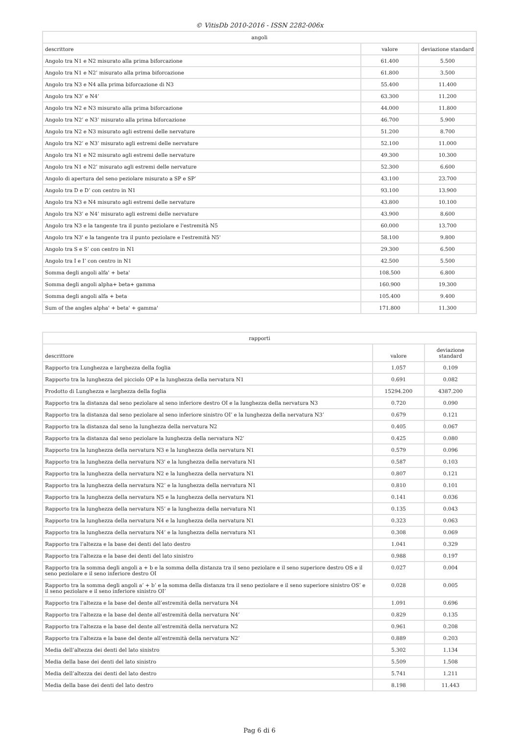© VitisDb 2010-2016 - ISSN 2282-006x
| angoli | | |
| --- | --- | --- |
| descrittore | valore | deviazione standard |
| Angolo tra N1 e N2 misurato alla prima biforcazione | 61.400 | 5.500 |
| Angolo tra N1 e N2’ misurato alla prima biforcazione | 61.800 | 3.500 |
| Angolo tra N3 e N4 alla prima biforcazione di N3 | 55.400 | 11.400 |
| Angolo tra N3’ e N4’ | 63.300 | 11.200 |
| Angolo tra N2 e N3 misurato alla prima biforcazione | 44.000 | 11.800 |
| Angolo tra N2’ e N3’ misurato alla prima biforcazione | 46.700 | 5.900 |
| Angolo tra N2 e N3 misurato agli estremi delle nervature | 51.200 | 8.700 |
| Angolo tra N2’ e N3’ misurato agli estremi delle nervature | 52.100 | 11.000 |
| Angolo tra N1 e N2 misurato agli estremi delle nervature | 49.300 | 10.300 |
| Angolo tra N1 e N2’ misurato agli estremi delle nervature | 52.300 | 6.600 |
| Angolo di apertura del seno peziolare misurato a SP e SP’ | 43.100 | 23.700 |
| Angolo tra D e D’ con centro in N1 | 93.100 | 13.900 |
| Angolo tra N3 e N4 misurato agli estremi delle nervature | 43.800 | 10.100 |
| Angolo tra N3’ e N4’ misurato agli estremi delle nervature | 43.900 | 8.600 |
| Angolo tra N3 e la tangente tra il punto peziolare e l'estremità N5 | 60.000 | 13.700 |
| Angolo tra N3' e la tangente tra il punto peziolare e l'estremità N5' | 58.100 | 9.800 |
| Angolo tra S e S’ con centro in N1 | 29.300 | 6.500 |
| Angolo tra I e I’ con centro in N1 | 42.500 | 5.500 |
| Somma degli angoli alfa' + beta' | 108.500 | 6.800 |
| Somma degli angoli alpha+ beta+ gamma | 160.900 | 19.300 |
| Somma degli angoli alfa + beta | 105.400 | 9.400 |
| Sum of the angles alpha' + beta' + gamma' | 171.800 | 11.300 |
| rapporti | | |
| --- | --- | --- |
| descrittore | valore | deviazione standard |
| Rapporto tra Lunghezza e larghezza della foglia | 1.057 | 0.109 |
| Rapporto tra la lunghezza del picciolo OP e la lunghezza della nervatura N1 | 0.691 | 0.082 |
| Prodotto di Lunghezza e larghezza della foglia | 15294.200 | 4387.200 |
| Rapporto tra la distanza dal seno peziolare al seno inferiore destro OI e la lunghezza della nervatura N3 | 0.720 | 0.090 |
| Rapporto tra la distanza dal seno peziolare al seno inferiore sinistro OI’ e la lunghezza della nervatura N3’ | 0.679 | 0.121 |
| Rapporto tra la distanza dal seno la lunghezza della nervatura N2 | 0.405 | 0.067 |
| Rapporto tra la distanza dal seno peziolare la lunghezza della nervatura N2’ | 0.425 | 0.080 |
| Rapporto tra la lunghezza della nervatura N3 e la lunghezza della nervatura N1 | 0.579 | 0.096 |
| Rapporto tra la lunghezza della nervatura N3' e la lunghezza della nervatura N1 | 0.587 | 0.103 |
| Rapporto tra la lunghezza della nervatura N2 e la lunghezza della nervatura N1 | 0.807 | 0.121 |
| Rapporto tra la lunghezza della nervatura N2’ e la lunghezza della nervatura N1 | 0.810 | 0.101 |
| Rapporto tra la lunghezza della nervatura N5 e la lunghezza della nervatura N1 | 0.141 | 0.036 |
| Rapporto tra la lunghezza della nervatura N5’ e la lunghezza della nervatura N1 | 0.135 | 0.043 |
| Rapporto tra la lunghezza della nervatura N4 e la lunghezza della nervatura N1 | 0.323 | 0.063 |
| Rapporto tra la lunghezza della nervatura N4’ e la lunghezza della nervatura N1 | 0.308 | 0.069 |
| Rapporto tra l’altezza e la base dei denti del lato destro | 1.041 | 0.329 |
| Rapporto tra l’altezza e la base dei denti del lato sinistro | 0.988 | 0.197 |
| Rapporto tra la somma degli angoli a + b e la somma della distanza tra il seno peziolare e il seno superiore destro OS e il seno peziolare e il seno inferiore destro OI | 0.027 | 0.004 |
| Rapporto tra la somma degli angoli a’ + b’ e la somma della distanza tra il seno peziolare e il seno superiore sinistro OS’ e il seno peziolare e il seno inferiore sinistro OI’ | 0.028 | 0.005 |
| Rapporto tra l’altezza e la base del dente all’estremità della nervatura N4 | 1.091 | 0.696 |
| Rapporto tra l’altezza e la base del dente all’estremità della nervatura N4’ | 0.829 | 0.135 |
| Rapporto tra l’altezza e la base del dente all’estremità della nervatura N2 | 0.961 | 0.208 |
| Rapporto tra l’altezza e la base del dente all’estremità della nervatura N2’ | 0.889 | 0.203 |
| Media dell’altezza dei denti del lato sinistro | 5.302 | 1.134 |
| Media della base dei denti del lato sinistro | 5.509 | 1.508 |
| Media dell’altezza dei denti del lato destro | 5.741 | 1.211 |
| Media della base dei denti del lato destro | 8.198 | 11.443 |
Pag 6 di 6